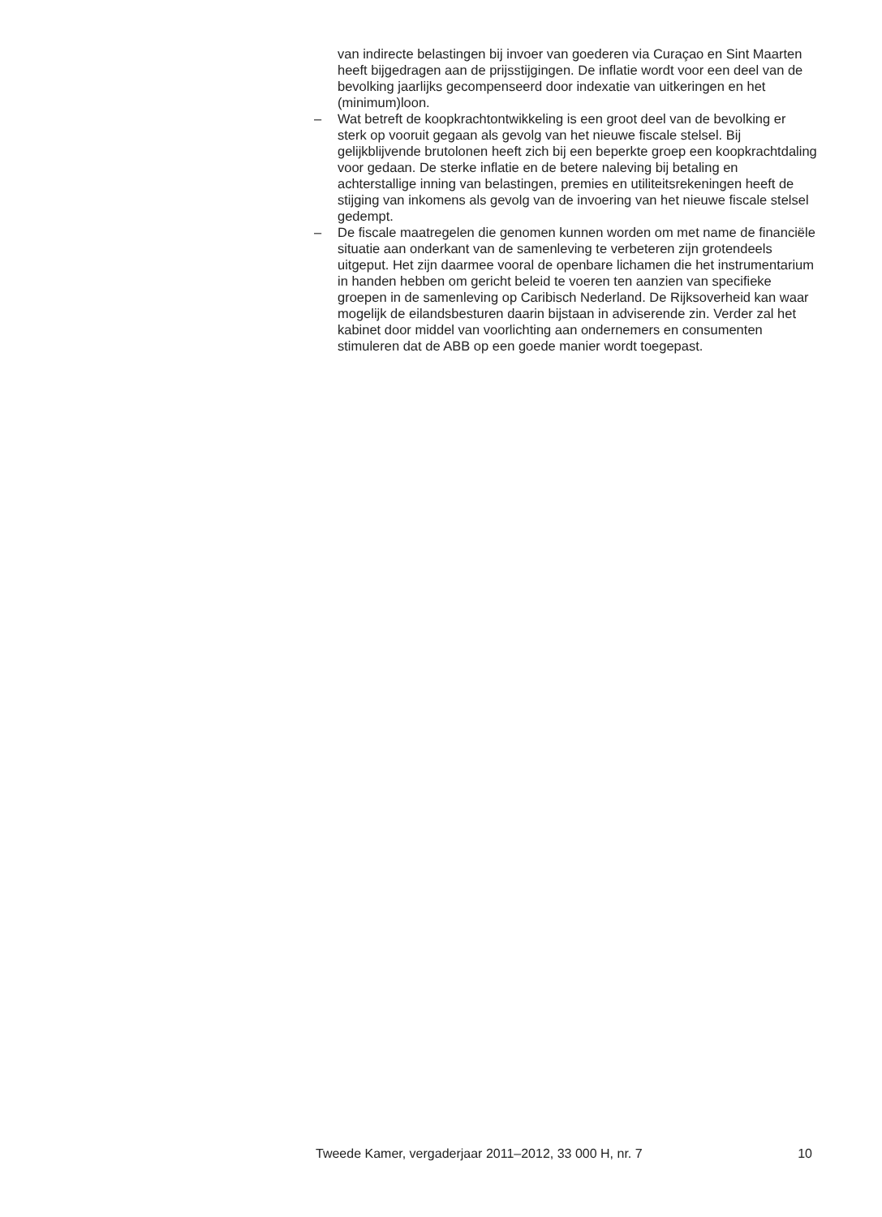van indirecte belastingen bij invoer van goederen via Curaçao en Sint Maarten heeft bijgedragen aan de prijsstijgingen. De inflatie wordt voor een deel van de bevolking jaarlijks gecompenseerd door indexatie van uitkeringen en het (minimum)loon.
– Wat betreft de koopkrachtontwikkeling is een groot deel van de bevolking er sterk op vooruit gegaan als gevolg van het nieuwe fiscale stelsel. Bij gelijkblijvende brutolonen heeft zich bij een beperkte groep een koopkrachtdaling voor gedaan. De sterke inflatie en de betere naleving bij betaling en achterstallige inning van belastingen, premies en utiliteitsrekeningen heeft de stijging van inkomens als gevolg van de invoering van het nieuwe fiscale stelsel gedempt.
– De fiscale maatregelen die genomen kunnen worden om met name de financiële situatie aan onderkant van de samenleving te verbeteren zijn grotendeels uitgeput. Het zijn daarmee vooral de openbare lichamen die het instrumentarium in handen hebben om gericht beleid te voeren ten aanzien van specifieke groepen in de samenleving op Caribisch Nederland. De Rijksoverheid kan waar mogelijk de eilandsbesturen daarin bijstaan in adviserende zin. Verder zal het kabinet door middel van voorlichting aan ondernemers en consumenten stimuleren dat de ABB op een goede manier wordt toegepast.
Tweede Kamer, vergaderjaar 2011–2012, 33 000 H, nr. 7 10